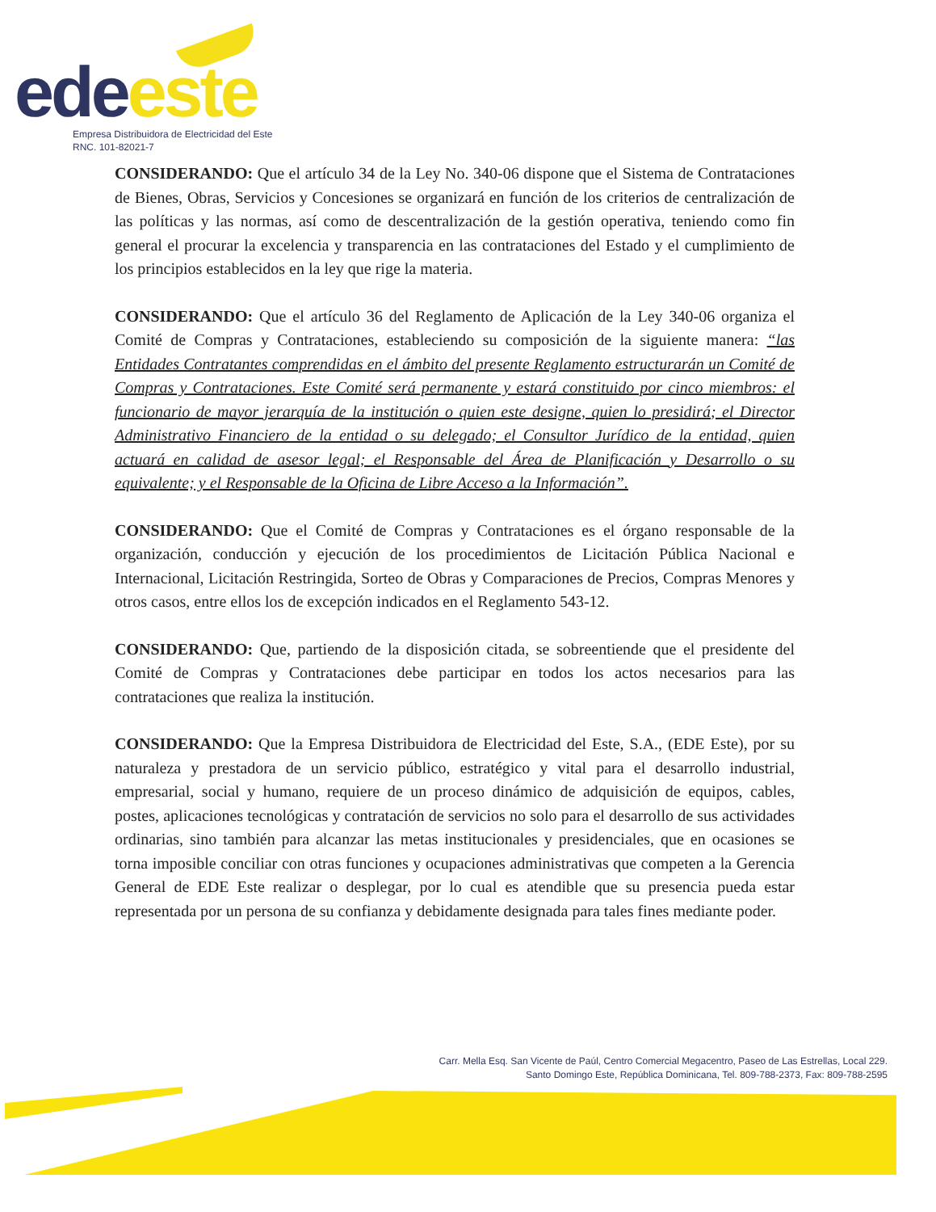ede este
Empresa Distribuidora de Electricidad del Este
RNC. 101-82021-7
CONSIDERANDO: Que el artículo 34 de la Ley No. 340-06 dispone que el Sistema de Contrataciones de Bienes, Obras, Servicios y Concesiones se organizará en función de los criterios de centralización de las políticas y las normas, así como de descentralización de la gestión operativa, teniendo como fin general el procurar la excelencia y transparencia en las contrataciones del Estado y el cumplimiento de los principios establecidos en la ley que rige la materia.
CONSIDERANDO: Que el artículo 36 del Reglamento de Aplicación de la Ley 340-06 organiza el Comité de Compras y Contrataciones, estableciendo su composición de la siguiente manera: “las Entidades Contratantes comprendidas en el ámbito del presente Reglamento estructurarán un Comité de Compras y Contrataciones. Este Comité será permanente y estará constituido por cinco miembros: el funcionario de mayor jerarquía de la institución o quien este designe, quien lo presidirá; el Director Administrativo Financiero de la entidad o su delegado; el Consultor Jurídico de la entidad, quien actuará en calidad de asesor legal; el Responsable del Área de Planificación y Desarrollo o su equivalente; y el Responsable de la Oficina de Libre Acceso a la Información”.
CONSIDERANDO: Que el Comité de Compras y Contrataciones es el órgano responsable de la organización, conducción y ejecución de los procedimientos de Licitación Pública Nacional e Internacional, Licitación Restringida, Sorteo de Obras y Comparaciones de Precios, Compras Menores y otros casos, entre ellos los de excepción indicados en el Reglamento 543-12.
CONSIDERANDO: Que, partiendo de la disposición citada, se sobreentiende que el presidente del Comité de Compras y Contrataciones debe participar en todos los actos necesarios para las contrataciones que realiza la institución.
CONSIDERANDO: Que la Empresa Distribuidora de Electricidad del Este, S.A., (EDE Este), por su naturaleza y prestadora de un servicio público, estratégico y vital para el desarrollo industrial, empresarial, social y humano, requiere de un proceso dinámico de adquisición de equipos, cables, postes, aplicaciones tecnológicas y contratación de servicios no solo para el desarrollo de sus actividades ordinarias, sino también para alcanzar las metas institucionales y presidenciales, que en ocasiones se torna imposible conciliar con otras funciones y ocupaciones administrativas que competen a la Gerencia General de EDE Este realizar o desplegar, por lo cual es atendible que su presencia pueda estar representada por un persona de su confianza y debidamente designada para tales fines mediante poder.
Carr. Mella Esq. San Vicente de Paúl, Centro Comercial Megacentro, Paseo de Las Estrellas, Local 229.
Santo Domingo Este, República Dominicana, Tel. 809-788-2373, Fax: 809-788-2595